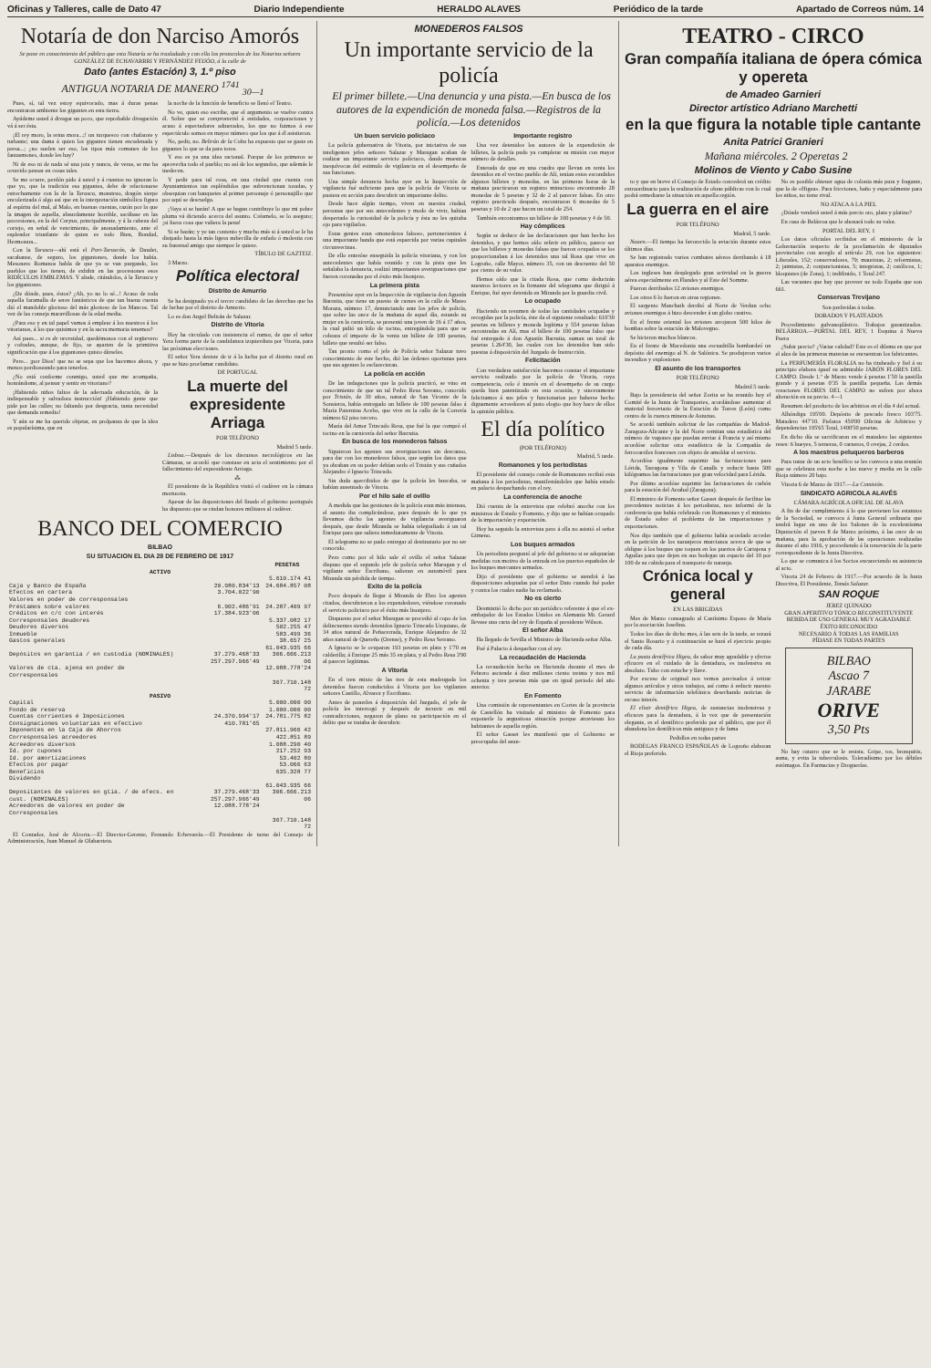Oficinas y Talleres, calle de Dato 47 Diario Independiente HERALDO ALAVES Periódico de la tarde Apartado de Correos núm. 14
Notaría de don Narciso Amorós
Se pone en conocimiento del público que esta Notaría se ha trasladado y con ella los protocolos de los Notarios señores GONZÁLEZ DE ECHAVARRRI Y FERNÁNDEZ FEIJÓO, á la calle de
Dato (antes Estación) 3, 1.º piso
ANTIGUA NOTARIA DE MANERO <sup>1741</sup> <sub>30—1</sub>
Pues, sí, tal vez estoy equivocado, mas á duras penas encontraron ambiente los gigantes en esta tierra.
Ayúdeme usted á divagar un poco, que reprobable divagación vá á ser ésta.
¡El rey moro, la reina mora...;! un turquesco con chafarote y turbante; una dama á quien los gigantes tienen encadenada y presa...; ¿no suelen ser eso, los tipos más comunes de los fantasmones, donde les hay?
Ni de eso ni de nada sé una jota y nunca, de veras, se me ha ocurrido pensar en cosas tales.
Se me ocurre, perdón pido á usted y á cuantos no ignoran lo que yo, que la tradición esa gigantea, debe de relacionarse estrechamente con la de la Tarasca, monstruo, dragón sierpe encolerizada ó algo así que en la interpretación simbólica figura al espíritu del mal, al Malo, en buenas cuentas, razón por la que la imagen de aquella, absurdamente horrible, sacábase en las procesiones, en la del Corpus, principalmente, y á la cabeza del cortejo, en señal de vencimiento, de anonadamiento, ante el esplendor triunfante de quien es todo Bien, Bondad, Hermosura...
Con la Tarasca—ahí está el Port-Tarascón, de Daudet, sacabanse, de seguro, los gigantones, donde los había. Mesonero Romanos habla de que ya se van purgando, los pueblos que los tienen, de exhibir en las procesiones esos RIDÍCULOS EMBLEMAS. Y alude, citándolos, á la Tarasca y los gigantones.
¿De dónde, pues, éstos? ¿Ah, yo no lo sé...! Acaso de toda aquella faramalla de seres fantásticos de que tan buena cuenta dió el mandoble glorioso del más glorioso de los Mancos. Tal vez de las conseja maravillosas de la edad media.
¿Para eso y en tal papel vamos á emplear á los nuestros á los vitorianos, á los que quisimos y en la sacra memoria tenemos?
Así pues... si es de necesidad, quedémonos con el regüevero y cofrades, aunque, de fijo, se aparten de la primitiva significación que á los gigantones quisio dárseles.
Pero... ¡por Dios! que no se sepa que los hacemos ahora, y menos pordioseando para tenerlos.
¿No está conforme conmigo, usted que me acompaña, honrándome, al pensar y sentir en vitoriano?
¡Habiendo niños faltos de la adecuada educación, de la indispensable y salvadora instrucción! ¡Habiendo gente que pide por las calles; no faltando por desgracia, tanta necesidad que demanda remedio!
Y aún se me ha querido objetar, en prolpanza de que la idea es popularísima, que en
la noche de la función de beneficio se llenó el Teatro.
No ve, quien eso escribe, que el argumento se vuelve contra él. Sobre que se comprometió á entidades, corporaciones y acaso á espectadores adinerados, los que no fuimos á ese espectáculo somos en mayor número que los que á él asistieron.
No, pedir, no. Beltrán de la Coba ha expuesto que se gaste en gigantes lo que se da para toros.
Y eso es ya una idea racional. Porque de los primeros se aprovecha todo el pueblo; no así de los segundos, que además le inedecen.
Y pedir para tal cosa, en una ciudad que cuenta con Ayuntamientos tan espléndidos que subvencionan toradas, y obsequian con banquetes al primer personaje ó personajillo que por aquí se descuelga.
¡Vaya si se harán! A que se hagan contribuye lo que mi pobre pluma vá diciendo acerca del asunto. Créamelo, se lo aseguro; ¡si fuera cosa que valiera la pena!
Si se harán; y ye tan contento y mucho más si á usted se le ha disipado hasta la más ligera nubecilla de enfado ó molestia con su fraternal amigo que siempre le quiere.
TÍBULO DE GAZTEIZ.
3 Marzo.
Política electoral
Distrito de Amurrio
Se ha designado ya el tercer candidato de las derechas que ha de luchar por el distrito de Amurrio.
Lo es don Angel Beltrán de Salazar.
Distrito de Vitoria
Hoy ha circulado con insistencia el rumor, de que el señor Yera forma parte de la candidatura izquierdista por Vitoria, para las próximas elecciones.
El señor Yera desiste de ir á la lucha por el distrito rural en que se hizo proclamar candidato.
DE PORTUGAL
La muerte del expresidente Arriaga
POR TELÉFONO
Madrid 5 tarde.
Lisboa.—Después de los discursos necrológicos en las Cámaras, se acordó que constase en acta el sentimiento por el fallecimiento del expresidente Arriaga.
⁂
El presidente de la República visitó el cadáver en la cámara mortuoria.
Apesar de las disposiciones del finado el gobierno portugués ha dispuesto que se rindan honores militares al cadáver.
BANCO DEL COMERCIO
BILBAO
SU SITUACION EL DIA 28 DE FEBRERO DE 1917
| | | PESETAS |
| --- | --- | --- |
| ACTIVO | | |
| | | 5.610.174 41 |
| Caja y Banco de España | 20.980.834'13 | 24.684.857 08 |
| Efectos en cartera | 3.704.022'90 | |
| Valores en poder de corresponsales | | |
| Préstamos sobre valores | 6.902.486'91 | 24.287.409 97 |
| Créditos en c/c con interés | 17.384.923'06 | |
| Corresponsales deudores | | 5.337.082 17 |
| Deudores diversos | | 502.255 47 |
| Inmueble | | 583.499 36 |
| Gastos generales | | 38.657 25 |
| | | 61.043.935 66 |
| Depósitos en garantía / en custodia (NOMINALES) | 37.279.468'33 257.297.966'49 | 306.666.213 06 |
| Valores de cta. ajena en poder de Corresponsales | | 12.088.778'24 |
| | | 367.710.148 72 |
| PASIVO | | |
| Capital | | 5.000.000 00 |
| Fondo de reserva | | 1.000.000 00 |
| Cuentas corrientes é Imposiciones | 24.370.994'17 | 24.781.775 82 |
| Consignaciones voluntarias en efectivo | 410.781'65 | |
| Imponentes en la Caja de Ahorros | | 27.811.966 42 |
| Corresponsales acreedores | | 422.851 89 |
| Acreedores diversos | | 1.088.290 40 |
| Id. por cupones | | 217.252 93 |
| Id. por amortizaciones | | 53.402 80 |
| Efectos por pagar | | 53.066 63 |
| Beneficios | | 635.328 77 |
| Dividendo | | |
| | | 61.043.935 66 |
| Depositantes de valores en gtía. / de efecs. en cust. (NOMINALES) | 37.279.468'33 257.297.966'49 | 306.666.213 06 |
| Acreedores de valores en poder de Corresponsales | 12.088.778'24 | |
| | | 367.710.148 72 |
El Contador, José de Alcorta.—El Director-Gerente, Fernando Echevarría.—El Presidente de turno del Consejo de Administración, Juan Manuel de Olabarrieta.
MONEDEROS FALSOS
Un importante servicio de la policía
El primer billete.—Una denuncia y una pista.—En busca de los autores de la expendición de moneda falsa.—Registros de la policía.—Los detenidos
Un buen servicio policiaco
La policía gubernativa de Vitoria, por iniciativa de sus inteligentes jefes señores Salazar y Marugan acaban de realizar un importante servicio policiaco, dando muestras inequívocas del estimulo de vigilancia en el desempeño de sus funciones.
Una simple denuncia hecha ayer en la Inspección de vigilancia fué suficiente para que la policía de Vitoria se pusiera en acción para descubrir un importante delito.
Desde hace algún tiempo, viven en nuestra ciudad, personas que por sus antecedentes y modo de vivir, habían despertado la curiosidad de la policía y ésta no les quitaba ojo para vigilarlos.
Estas gentes eran «monederos falsos», pertenecientes á una importante banda que está esparcida por varias capitales circunvecinas.
De ello enteróse enseguida la policía vitoriana, y con los antecedentes que había reunido y con la pista que les señalaba la denuncia, realizó importantes averiguaciones que fueron coronadas por el éxito más lisonjero.
La primera pista
Presentóse ayer en la Inspección de vigilancia don Agustín Barrutia, que tiene un puesto de carnes en la calle de Mateo Moraza, número 17, denunciando ante los jefes de policía, que sobre las once de la mañana de aquel día, estando su mujer en la carnicería, se presentó una joven de 16 á 17 años, la cual pidió un kilo de tocino, entregándola para que se cobrara el importe de la venta un billete de 100 pesetas, billete que resultó ser falso.
Tan pronto como el jefe de Policía señor Salazar tuvo conocimiento de este hecho, dió las órdenes oportunas para que sus agentes lo esclarecieran.
La policía en acción
De las indagaciones que la policía practicó, se vino en conocimiento de que un tal Pedro Resa Serrano, conocido por Tristán, de 30 años, natural de San Vicente de la Sonsierra, había entregado un billete de 100 pesetas falso á María Paternina Acebo, que vive en la calle de la Correría número 62 piso tercero.
María del Amor Trincado Resa, que fué la que compró el tocino en la carnicería del señor Barrutia.
En busca de los monederos falsos
Siguieron los agentes sus averiguaciones sin descanso, para dar con los monederos falsos, que según los datos que ya obraban en su poder debían serlo el Tristán y sus cuñados Alejandro é Ignacio Trincado.
Sin duda apercibidos de que la policía les buscaba, se habían ausentado de Vitoria.
Por el hilo sale el ovillo
A medida que las gestiones de la policía eran más intensas, el asunto iba complicándose, pues después de lo que ya llevamos dicho los agentes de vigilancia averiguaron después, que desde Miranda se había telegrafiado á un tal Enrique para que saliera inmediatamente de Vitoria.
El telegrama no se pudo entregar al destinatario por no ser conocido.
Pero como por el hilo sale el ovillo el señor Salazar dispuso que el segundo jefe de policía señor Marugan y el vigilante señor Escribano, salieran en automóvil para Miranda sin pérdida de tiempo.
Exito de la policía
Poco después de llegar á Miranda de Ebro los agentes citados, descubrieron a los expendedores, viéndose coronado el servicio policiaco por el éxito más lisonjero.
Dispuesto por el señor Marugan se procedió al copo de los delincuentes siendo detenidos Ignacio Trincado Uzquiano, de 34 años natural de Peñacerrada, Enrique Alejandro de 32 años natural de Quereño (Orense), y Pedro Resa Serrano.
A Ignacio se le ocuparon 193 pesetas en plata y 1'70 en calderilla; á Enrique 25 más 35 en plata, y al Pedro Resa 3'90 al parecer legítimas.
A Vitoria
En el tren mixto de las tres de esta madrugada los detenidos fueron conducidos á Vitoria por los vigilantes señores Castillo, Alvarez y Escribano.
Antes de ponerles á disposición del Juzgado, el jefe de policía les interrogó y después de incurrir en mil contradicciones, negaron de plano su participación en el delito que se trataba de descubrir.
Importante registro
Una vez detenidos los autores de la expendición de billetes, la policía pudo ya completar su misión con mayor número de detalles.
Enterada de que en una cuadra que llevan en renta los detenidos en el vecino pueblo de Alí, tenían estos escondidos algunos billetes y monedas, en las primeras horas de la mañana practicaron un registro minucioso encontrando 28 monedas de 5 pesetas y 32 de 2 al parecer falsas. En otro registro practicado después, encontraron 6 monedas de 5 pesetas y 10 de 2 que hacen un total de 254.
También encontramos un billete de 100 pesetas y 4 de 50.
Hay cómplices
Según se deduce de las declaraciones que han hecho los detenidos, y que hemos oído referir en público, parece ser que los billetes y monedas falsas que fueron ocupados se los proporcionaban á los detenidos una tal Rosa que vive en Logroño, calle Mayor, número 35, con un descuento del 50 por ciento de su valor.
Hemos oído que la citada Rosa, que como deducirán nuestros lectores es la firmante del telegrama que dirigió á Enrique, fué ayer detenida en Miranda por la guardia civil.
Lo ocupado
Haciendo un resumen de todas las cantidades ocupadas y recogidas por la policía, éste da el siguiente resultado: 610'30 pesetas en billetes y moneda legítima y 554 pesetas falsas encontradas en Alí, mas el billete de 100 pesetas falso que fué entregado á don Agustín Barrutia, suman un total de pesetas 1.264'30, las cuales con los detenidos han sido puestas á disposición del Juzgado de Instrucción.
Felicitación
Con verdadera satisfacción hacemos constar el importante servicio realizado por la policía de Vitoria, cuya competencia, celo é interés en el desempeño de su cargo queda bien patentizado en esta ocasión, y sinceramente felicitamos á sus jefes y funcionarios por haberse hecho dignamente acreedores al justo elogio que hoy hace de ellos la opinión pública.
El día político
(POR TELÉFONO)
Madrid, 5 tarde.
Romanones y los periodistas
El presidente del consejo conde de Romanones recibió esta mañana á los periodistas, manifestándoles que había estado en palacio despachando con el rey.
La conferencia de anoche
Dió cuenta de la entrevista que celebró anoche con los ministros de Estado y Fomento, y dijo que se habían ocupado de la importación y exportación.
Hoy ha seguido la entrevista pero á ella no asistió el señor Gimeno.
Los buques armados
Un periodista preguntó al jefe del gobierno si se adoptarían medidas con motivo de la entrada en los puertos españoles de los buques mercantes armados.
Dijo el presidente que el gobierno se atendrá á las disposiciones adoptadas por el señor Dato cuando fué poder y contra los cuales nadie ha reclamado.
No es cierto
Desmintió lo dicho por un periódico referente á que el ex-embajador de los Estados Unidos en Alemania Mr. Gerard llevase una carta del rey de España al presidente Wilson.
El señor Alba
Ha llegado de Sevilla el Ministro de Hacienda señor Alba.
Fué á Palacio á despachar con el rey.
La recaudación de Hacienda
La recaudación hecha en Hacienda durante el mes de Febrero asciende á diez millones ciento treinta y tres mil ochenta y tres pesetas más que en igual periodo del año anterior.
En Fomento
Una comisión de representantes en Cortes de la provincia de Castellón ha visitado al ministro de Fomento para exponerle la angustiosa situación porque atraviesan los habitantes de aquella región.
El señor Gasset les manifestó que el Gobierno se preocupaba del asun-
TEATRO - CIRCO
Gran compañía italiana de ópera cómica y opereta
de Amadeo Garnieri
Director artístico Adriano Marchetti
en la que figura la notable tiple cantante
Anita Patrici Granieri
Mañana miércoles. 2 Operetas 2
Molinos de Viento y Cabo Susine
to y que en breve el Consejo de Estado concederá un crédito extraordinario para la realización de obras públicas con lo cual podrá remediarse la situación en aquella región.
La guerra en el aire
POR TELÉFONO
Madrid, 5 tarde.
Nauen.—El tiempo ha favorecido la aviación durante estos últimos días.
Se han registrado varios combates aéreos derribando á 18 aparatos enemigos.
Los ingleses han desplegado gran actividad en la guerra aérea especialmente en Flandes y al Este del Somme.
Fueron derribados 12 aviones enemigos.
Los otros 6 lo fueron en otras regiones.
El sargento Manchath derribó al Norte de Verdun ocho aviones enemigos á hizo descender á un globo cautivo.
En el frente oriental los aviones arrojaron 500 kilos de bombas sobre la estación de Malovegno.
Se hicieron muchos blancos.
En el frente de Macedonia una escuadrilla bombardeó un depósito del enemigo al N. de Salónica. Se produjeron varios incendios y explosiones
El asunto de los transportes
POR TELÉFONO
Madrid 5 tarde.
Bajo la presidencia del señor Zorita se ha reunido hoy el Comité de la Junta de Transportes, acordándose aumentar el material ferroviario de la Estación de Torres (León) como centro de la cuenca minera de Asturias.
Se acordó también solicitar de las compañías de Madrid-Zaragoza-Alicante y la del Norte remitan una estadística del número de vagones que puedan enviar á Francia y así mismo acordóse solicitar otra estadística de la Compañía de ferrocarriles franceses con objeto de amoldar el servicio.
Acordóse igualmente suprimir las facturaciones para Lérida, Tarragona y Vila de Canalls y reducir hasta 500 kilógramos las facturaciones por gran velocidad para Lérida.
Por último acordóse suprimir las facturaciones de carbón para la estación del Arrabal (Zaragoza).
El ministro de Fomento señor Gasset después de facilitar las precedentes noticias á los periodistas, nos informó de la conferencia que había celebrado con Romanones y el ministro de Estado sobre el problema de las importaciones y exportaciones.
Nos dijo también que el gobierno había acordado acceder en la petición de los naranjeros murcianos acerca de que se obligue á los buques que toquen en los puertos de Cartajena y Aguilas para que dejen en sus bodegas un espacio del 10 por 100 de su cabida para el transporte de naranja.
Crónica local y general
EN LAS BRIGIDAS
Mes de Marzo consagrado al Castísimo Esposo de María por la asociación Josefina.
Todos los días de dicho mes, á las seis de la tarde, se rezará el Santo Rosario y á continuación se hará el ejercicio propio de cada día.
La pasta dentífrica Higea, de sabor muy agradable y efectos eficaces en el cuidado de la dentadura, es inofensiva en absoluto. Tubo con estuche y llave.
Por exceso de original nos vemos precisados á retirar algunos artículos y otros trabajos, así como á reducir nuestro servicio de información telefónica desechando noticias de escaso interés.
El elixir dentífrico Higea, de sustancias inofensivas y eficaces para la dentadura, á la vez que de presentación elegante, es el dentífrico preferido por el público, que por él abandona los dentífricos más antiguos y de fama
Pedidlos en todas partes
BODEGAS FRANCO ESPAÑOLAS de Logroño elaboran el Rioja preferido.
No es posible obtener agua de colonia más pura y fragante, que la de «Higea». Para fricciones, baño y especialmente para los niños, no tiene rival.
NO ATACA A LA PIEL
¿Dónde venderá usted á más precio oro, plata y platino?
En casa de Belárroa que le abonará todo su valor.
PORTAL DEL REY, 1
Los datos oficiales recibidos en el ministerio de la Gobernación respecto de la proclamación de diputados provinciales con arreglo al artículo 29, con los siguientes: Liberales, 152; conservadores, 79; mauristas, 2; reformistas, 2; jaimistas, 2; conjuncionistas, 5; integristas, 2; católicos, 1; bloquistes (de Zona), 1; indifinido, 1 Total 247.
Las vacantes que hay que proveer ue todo España que son 661.
Conservas Trevijano
Son preferidas á todas.
DORADOS Y PLATEADOS
Procedimiento galvanoplástico. Trabajos garantizados. BELÁRROA.—PORTAL DEL REY, 1 Esquina á Nueva Fuera
¿Subir precio? ¿Variar calidad? Este es el dilema en que por el alza de las primeras materias se encuentran los fabricantes.
La PERFUMERÍA FLORALIA no ha titubeado y fiel á su principio elabora igual su admirable JABÓN FLORES DEL CAMPO. Desde 1.º de Marzo vende á pesetas 1'50 la pastilla grande y á pesetas 0'35 la pastilla pequeña. Las demás creaciones FLORES DEL CAMPO no sufren por ahora alteración en su precio. 4—1
Resumen del producto de los arbitrios en el día 4 del actual.
Alhóndiga 195'00. Depósito de pescado fresco 103'75. Matadero 447'10. Fielatos 459'00 Oficina de Arbitrios y dependencias 195'65 Total, 1400'50 pesetas.
En dicho día se sacrificaron en el matadero las siguientes reses: 6 bueyes, 5 terneras, 0 carneros, 0 ovejas, 2 cerdos.
A los maestros peluqueros barberos
Para tratar de un acto benéfico se les convoca a una reunión que se celebrara esta noche a las nueve y media en la calle Rioja número 20 bajo.
Vitoria 6 de Marzo de 1917.—La Comisión.
SINDICATO AGRICOLA ALAVÉS
CÁMARA AGRÍCOLA OFICIAL DE ALAVA
A fin de dar cumplimiento á lo que previenen los estatutos de la Sociedad, se convoca á Junta General ordinaria que tendrá lugar en uno de los Salones de la excelentísima Diputación el jueves 8 de Marzo próximo, á las once de su mañana, para la aprobación de las operaciones realizadas durante el año 1916, y procediendo á la renovación de la parte correspondiente de la Junta Directiva.
Lo que se comunica á los Socios encareciendo su asistencia al acto.
Vitoria 24 de Febrero de 1917.—Por acuerdo de la Junta Directiva, El Presidente, Tomás Salazar.
SAN ROQUE
JEREZ QUINADO
GRAN APERITIVO TÓNICO RECONSTITUYENTE
BEBIDA DE USO GENERAL MUY AGRADABLE
ÉXITO RECONOCIDO
NECESARIO Á TODAS LAS FAMILIAS
PÍDASE EN TODAS PARTES
BILBAO
Ascao 7
JARABE
ORIVE
3,50 Pts
No hay catarro que se le resista. Gripe, tos, bronquitis, asma, y evita la tuberculosis. Toleradísimo por los débiles estómagos. En Farmacias y Droguerías.